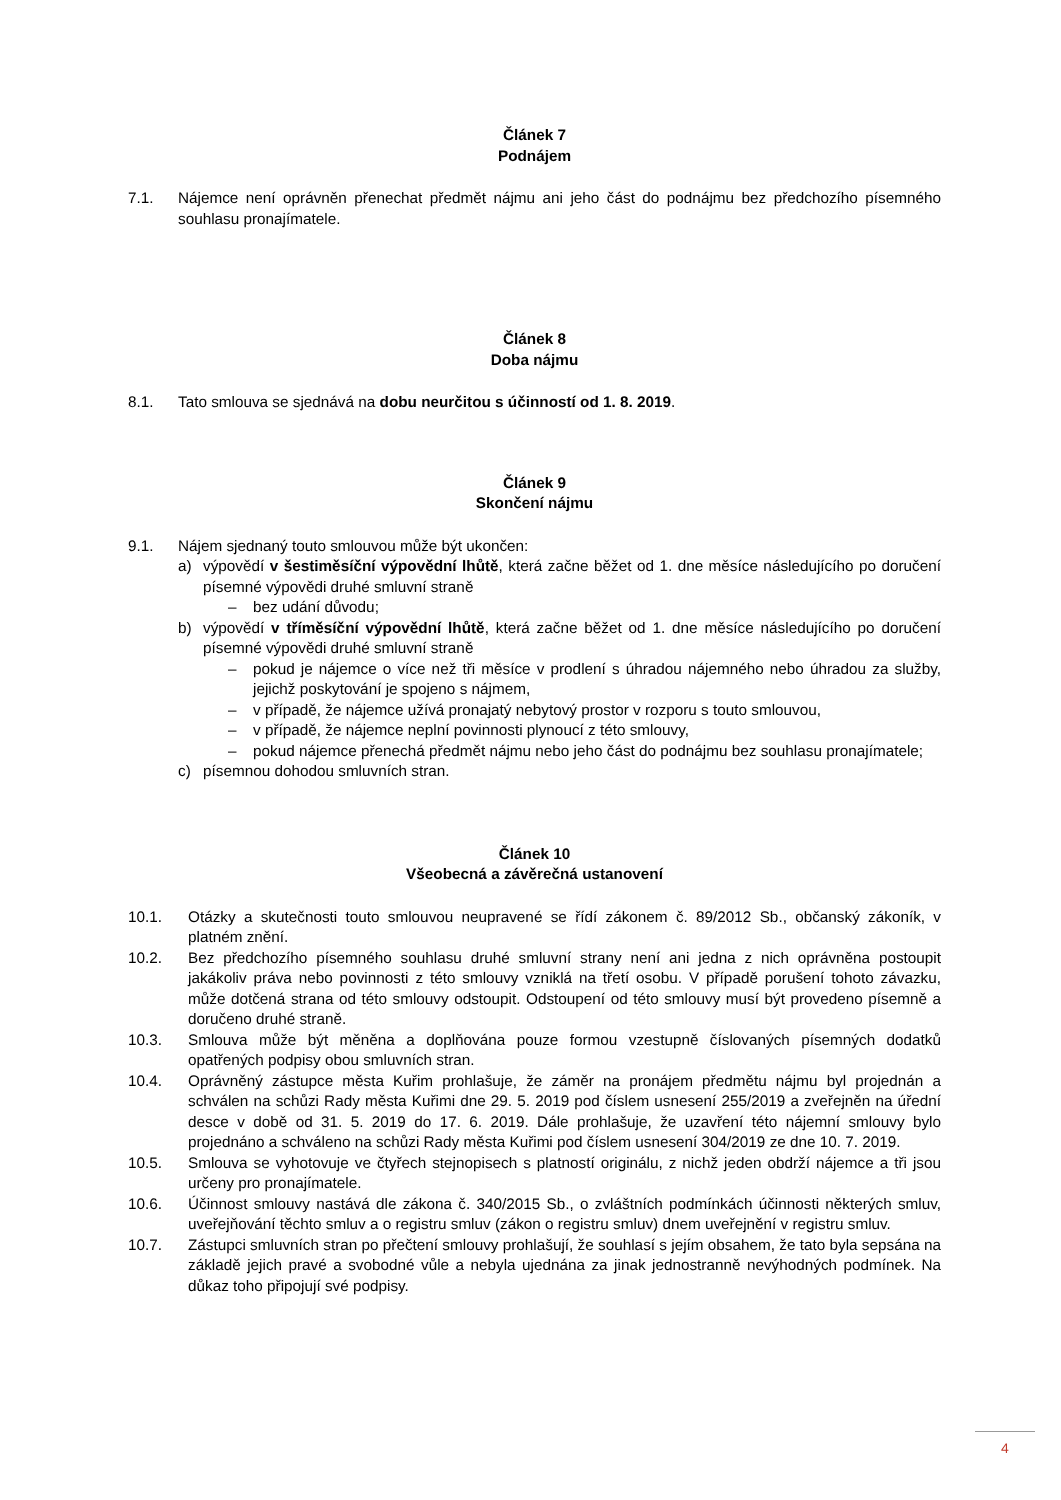Článek 7
Podnájem
7.1. Nájemce není oprávněn přenechat předmět nájmu ani jeho část do podnájmu bez předchozího písemného souhlasu pronajímatele.
Článek 8
Doba nájmu
8.1. Tato smlouva se sjednává na dobu neurčitou s účinností od 1. 8. 2019.
Článek 9
Skončení nájmu
9.1. Nájem sjednaný touto smlouvou může být ukončen:
a) výpovědí v šestiměsíční výpovědní lhůtě, která začne běžet od 1. dne měsíce následujícího po doručení písemné výpovědi druhé smluvní straně
– bez udání důvodu;
b) výpovědí v tříměsíční výpovědní lhůtě, která začne běžet od 1. dne měsíce následujícího po doručení písemné výpovědi druhé smluvní straně
– pokud je nájemce o více než tři měsíce v prodlení s úhradou nájemného nebo úhradou za služby, jejichž poskytování je spojeno s nájmem,
– v případě, že nájemce užívá pronajatý nebytový prostor v rozporu s touto smlouvou,
– v případě, že nájemce neplní povinnosti plynoucí z této smlouvy,
– pokud nájemce přenechá předmět nájmu nebo jeho část do podnájmu bez souhlasu pronajímatele;
c) písemnou dohodou smluvních stran.
Článek 10
Všeobecná a závěrečná ustanovení
10.1. Otázky a skutečnosti touto smlouvou neupravené se řídí zákonem č. 89/2012 Sb., občanský zákoník, v platném znění.
10.2. Bez předchozího písemného souhlasu druhé smluvní strany není ani jedna z nich oprávněna postoupit jakákoliv práva nebo povinnosti z této smlouvy vzniklá na třetí osobu. V případě porušení tohoto závazku, může dotčená strana od této smlouvy odstoupit. Odstoupení od této smlouvy musí být provedeno písemně a doručeno druhé straně.
10.3. Smlouva může být měněna a doplňována pouze formou vzestupně číslovaných písemných dodatků opatřených podpisy obou smluvních stran.
10.4. Oprávněný zástupce města Kuřim prohlašuje, že záměr na pronájem předmětu nájmu byl projednán a schválen na schůzi Rady města Kuřimi dne 29. 5. 2019 pod číslem usnesení 255/2019 a zveřejněn na úřední desce v době od 31. 5. 2019 do 17. 6. 2019. Dále prohlašuje, že uzavření této nájemní smlouvy bylo projednáno a schváleno na schůzi Rady města Kuřimi pod číslem usnesení 304/2019 ze dne 10. 7. 2019.
10.5. Smlouva se vyhotovuje ve čtyřech stejnopisech s platností originálu, z nichž jeden obdrží nájemce a tři jsou určeny pro pronajímatele.
10.6. Účinnost smlouvy nastává dle zákona č. 340/2015 Sb., o zvláštních podmínkách účinnosti některých smluv, uveřejňování těchto smluv a o registru smluv (zákon o registru smluv) dnem uveřejnění v registru smluv.
10.7. Zástupci smluvních stran po přečtení smlouvy prohlašují, že souhlasí s jejím obsahem, že tato byla sepsána na základě jejich pravé a svobodné vůle a nebyla ujednána za jinak jednostranně nevýhodných podmínek. Na důkaz toho připojují své podpisy.
4